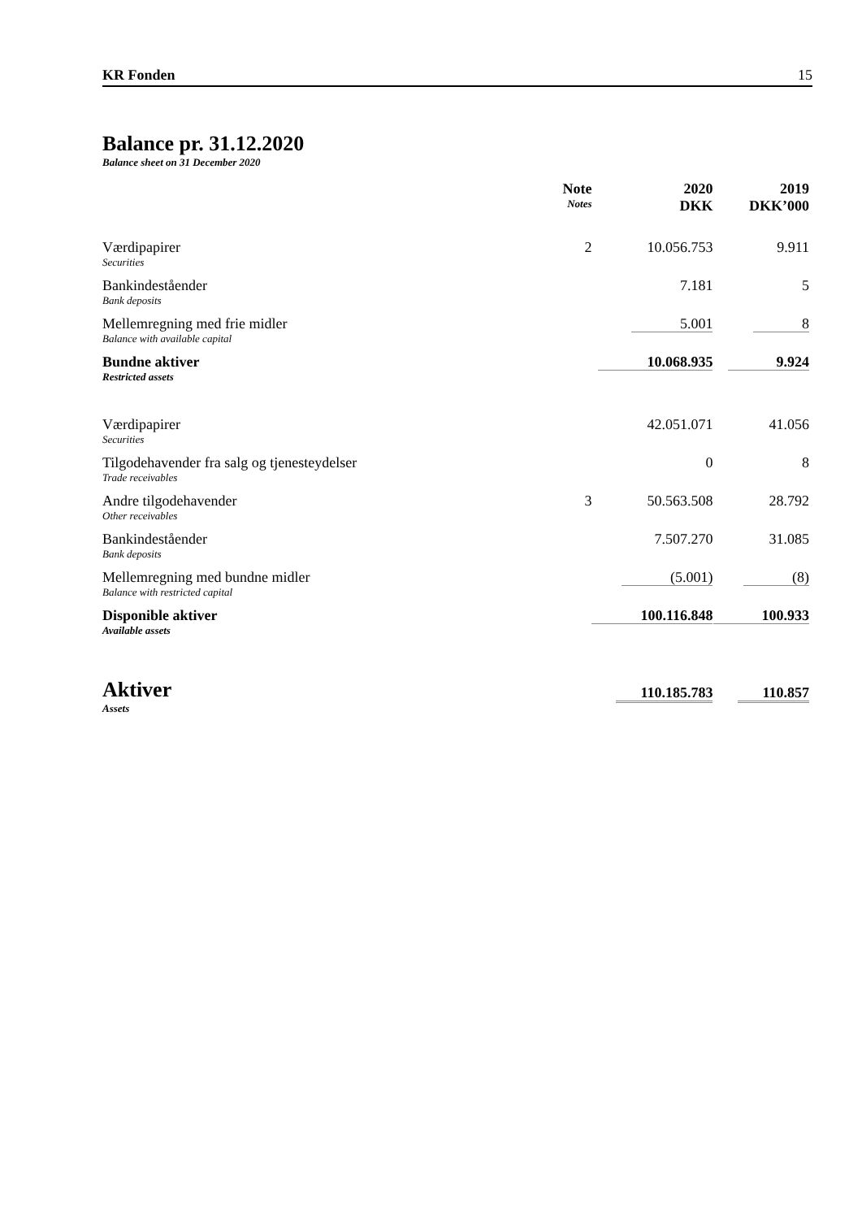KR Fonden 15
Balance pr. 31.12.2020
Balance sheet on 31 December 2020
| | Note Notes | 2020 DKK | 2019 DKK’000 |
| --- | --- | --- | --- |
| Værdipapirer Securities | 2 | 10.056.753 | 9.911 |
| Bankindeståender Bank deposits | | 7.181 | 5 |
| Mellemregning med frie midler Balance with available capital | | 5.001 | 8 |
| Bundne aktiver Restricted assets | | 10.068.935 | 9.924 |
| Værdipapirer Securities | | 42.051.071 | 41.056 |
| Tilgodehavender fra salg og tjenesteydelser Trade receivables | | 0 | 8 |
| Andre tilgodehavender Other receivables | 3 | 50.563.508 | 28.792 |
| Bankindeståender Bank deposits | | 7.507.270 | 31.085 |
| Mellemregning med bundne midler Balance with restricted capital | | (5.001) | (8) |
| Disponible aktiver Available assets | | 100.116.848 | 100.933 |
| Aktiver Assets | | 110.185.783 | 110.857 |